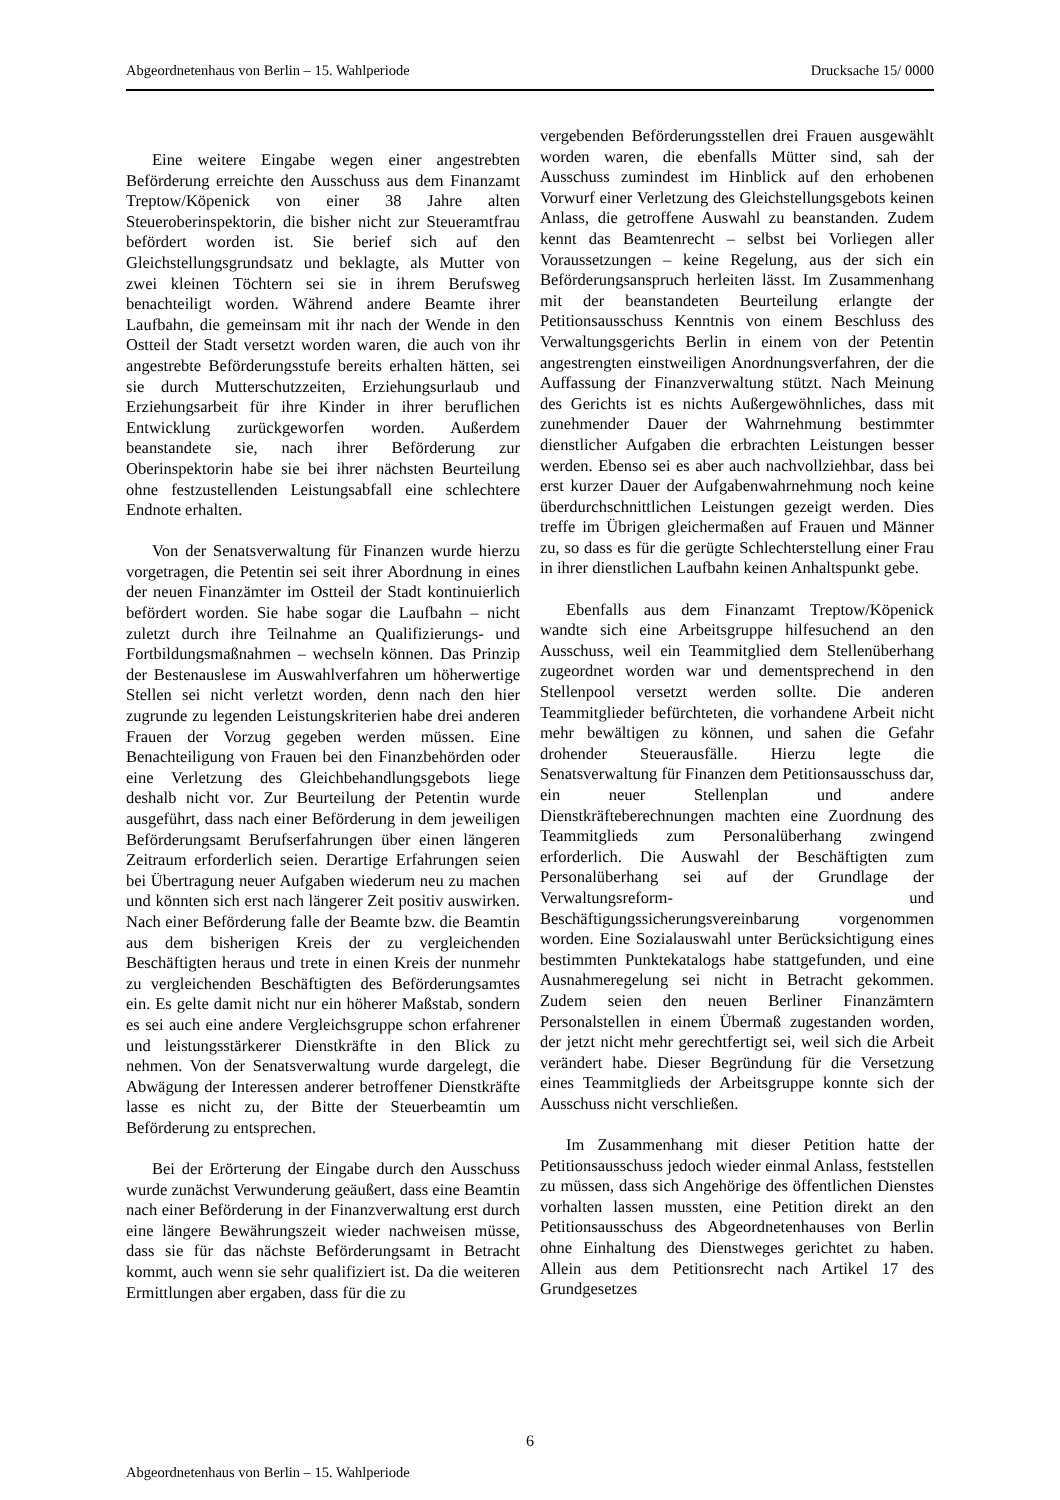Abgeordnetenhaus von Berlin – 15. Wahlperiode Drucksache 15/ 0000
Eine weitere Eingabe wegen einer angestrebten Beförderung erreichte den Ausschuss aus dem Finanzamt Treptow/Köpenick von einer 38 Jahre alten Steueroberinspektorin, die bisher nicht zur Steueramtfrau befördert worden ist. Sie berief sich auf den Gleichstellungsgrundsatz und beklagte, als Mutter von zwei kleinen Töchtern sei sie in ihrem Berufsweg benachteiligt worden. Während andere Beamte ihrer Laufbahn, die gemeinsam mit ihr nach der Wende in den Ostteil der Stadt versetzt worden waren, die auch von ihr angestrebte Beförderungsstufe bereits erhalten hätten, sei sie durch Mutterschutzzeiten, Erziehungsurlaub und Erziehungsarbeit für ihre Kinder in ihrer beruflichen Entwicklung zurückgeworfen worden. Außerdem beanstandete sie, nach ihrer Beförderung zur Oberinspektorin habe sie bei ihrer nächsten Beurteilung ohne festzustellenden Leistungsabfall eine schlechtere Endnote erhalten.
Von der Senatsverwaltung für Finanzen wurde hierzu vorgetragen, die Petentin sei seit ihrer Abordnung in eines der neuen Finanzämter im Ostteil der Stadt kontinuierlich befördert worden. Sie habe sogar die Laufbahn – nicht zuletzt durch ihre Teilnahme an Qualifizierungs- und Fortbildungsmaßnahmen – wechseln können. Das Prinzip der Bestenauslese im Auswahlverfahren um höherwertige Stellen sei nicht verletzt worden, denn nach den hier zugrunde zu legenden Leistungskriterien habe drei anderen Frauen der Vorzug gegeben werden müssen. Eine Benachteiligung von Frauen bei den Finanzbehörden oder eine Verletzung des Gleichbehandlungsgebots liege deshalb nicht vor. Zur Beurteilung der Petentin wurde ausgeführt, dass nach einer Beförderung in dem jeweiligen Beförderungsamt Berufserfahrungen über einen längeren Zeitraum erforderlich seien. Derartige Erfahrungen seien bei Übertragung neuer Aufgaben wiederum neu zu machen und könnten sich erst nach längerer Zeit positiv auswirken. Nach einer Beförderung falle der Beamte bzw. die Beamtin aus dem bisherigen Kreis der zu vergleichenden Beschäftigten heraus und trete in einen Kreis der nunmehr zu vergleichenden Beschäftigten des Beförderungsamtes ein. Es gelte damit nicht nur ein höherer Maßstab, sondern es sei auch eine andere Vergleichsgruppe schon erfahrener und leistungsstärkerer Dienstkräfte in den Blick zu nehmen. Von der Senatsverwaltung wurde dargelegt, die Abwägung der Interessen anderer betroffener Dienstkräfte lasse es nicht zu, der Bitte der Steuerbeamtin um Beförderung zu entsprechen.
Bei der Erörterung der Eingabe durch den Ausschuss wurde zunächst Verwunderung geäußert, dass eine Beamtin nach einer Beförderung in der Finanzverwaltung erst durch eine längere Bewährungszeit wieder nachweisen müsse, dass sie für das nächste Beförderungsamt in Betracht kommt, auch wenn sie sehr qualifiziert ist. Da die weiteren Ermittlungen aber ergaben, dass für die zu
vergebenden Beförderungsstellen drei Frauen ausgewählt worden waren, die ebenfalls Mütter sind, sah der Ausschuss zumindest im Hinblick auf den erhobenen Vorwurf einer Verletzung des Gleichstellungsgebots keinen Anlass, die getroffene Auswahl zu beanstanden. Zudem kennt das Beamtenrecht – selbst bei Vorliegen aller Voraussetzungen – keine Regelung, aus der sich ein Beförderungsanspruch herleiten lässt. Im Zusammenhang mit der beanstandeten Beurteilung erlangte der Petitionsausschuss Kenntnis von einem Beschluss des Verwaltungsgerichts Berlin in einem von der Petentin angestrengten einstweiligen Anordnungsverfahren, der die Auffassung der Finanzverwaltung stützt. Nach Meinung des Gerichts ist es nichts Außergewöhnliches, dass mit zunehmender Dauer der Wahrnehmung bestimmter dienstlicher Aufgaben die erbrachten Leistungen besser werden. Ebenso sei es aber auch nachvollziehbar, dass bei erst kurzer Dauer der Aufgabenwahrnehmung noch keine überdurchschnittlichen Leistungen gezeigt werden. Dies treffe im Übrigen gleichermaßen auf Frauen und Männer zu, so dass es für die gerügte Schlechterstellung einer Frau in ihrer dienstlichen Laufbahn keinen Anhaltspunkt gebe.
Ebenfalls aus dem Finanzamt Treptow/Köpenick wandte sich eine Arbeitsgruppe hilfesuchend an den Ausschuss, weil ein Teammitglied dem Stellenüberhang zugeordnet worden war und dementsprechend in den Stellenpool versetzt werden sollte. Die anderen Teammitglieder befürchteten, die vorhandene Arbeit nicht mehr bewältigen zu können, und sahen die Gefahr drohender Steuerausfälle. Hierzu legte die Senatsverwaltung für Finanzen dem Petitionsausschuss dar, ein neuer Stellenplan und andere Dienstkräfteberechnungen machten eine Zuordnung des Teammitglieds zum Personalüberhang zwingend erforderlich. Die Auswahl der Beschäftigten zum Personalüberhang sei auf der Grundlage der Verwaltungsreform- und Beschäftigungssicherungsvereinbarung vorgenommen worden. Eine Sozialauswahl unter Berücksichtigung eines bestimmten Punktekatalogs habe stattgefunden, und eine Ausnahmeregelung sei nicht in Betracht gekommen. Zudem seien den neuen Berliner Finanzämtern Personalstellen in einem Übermaß zugestanden worden, der jetzt nicht mehr gerechtfertigt sei, weil sich die Arbeit verändert habe. Dieser Begründung für die Versetzung eines Teammitglieds der Arbeitsgruppe konnte sich der Ausschuss nicht verschließen.
Im Zusammenhang mit dieser Petition hatte der Petitionsausschuss jedoch wieder einmal Anlass, feststellen zu müssen, dass sich Angehörige des öffentlichen Dienstes vorhalten lassen mussten, eine Petition direkt an den Petitionsausschuss des Abgeordnetenhauses von Berlin ohne Einhaltung des Dienstweges gerichtet zu haben. Allein aus dem Petitionsrecht nach Artikel 17 des Grundgesetzes
6
Abgeordnetenhaus von Berlin – 15. Wahlperiode